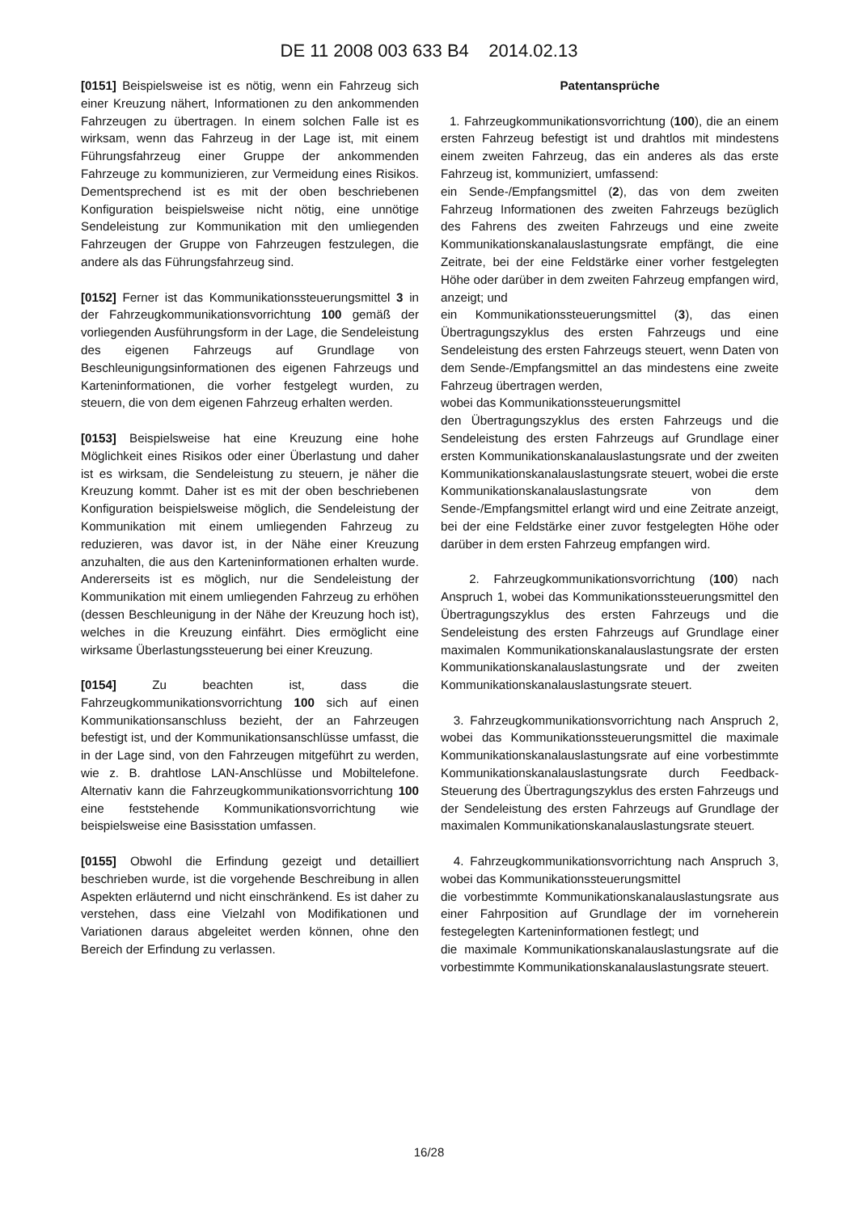DE 11 2008 003 633 B4 2014.02.13
[0151] Beispielsweise ist es nötig, wenn ein Fahrzeug sich einer Kreuzung nähert, Informationen zu den ankommenden Fahrzeugen zu übertragen. In einem solchen Falle ist es wirksam, wenn das Fahrzeug in der Lage ist, mit einem Führungsfahrzeug einer Gruppe der ankommenden Fahrzeuge zu kommunizieren, zur Vermeidung eines Risikos. Dementsprechend ist es mit der oben beschriebenen Konfiguration beispielsweise nicht nötig, eine unnötige Sendeleistung zur Kommunikation mit den umliegenden Fahrzeugen der Gruppe von Fahrzeugen festzulegen, die andere als das Führungsfahrzeug sind.
[0152] Ferner ist das Kommunikationssteuerungsmittel 3 in der Fahrzeugkommunikationsvorrichtung 100 gemäß der vorliegenden Ausführungsform in der Lage, die Sendeleistung des eigenen Fahrzeugs auf Grundlage von Beschleunigungsinformationen des eigenen Fahrzeugs und Karteninformationen, die vorher festgelegt wurden, zu steuern, die von dem eigenen Fahrzeug erhalten werden.
[0153] Beispielsweise hat eine Kreuzung eine hohe Möglichkeit eines Risikos oder einer Überlastung und daher ist es wirksam, die Sendeleistung zu steuern, je näher die Kreuzung kommt. Daher ist es mit der oben beschriebenen Konfiguration beispielsweise möglich, die Sendeleistung der Kommunikation mit einem umliegenden Fahrzeug zu reduzieren, was davor ist, in der Nähe einer Kreuzung anzuhalten, die aus den Karteninformationen erhalten wurde. Andererseits ist es möglich, nur die Sendeleistung der Kommunikation mit einem umliegenden Fahrzeug zu erhöhen (dessen Beschleunigung in der Nähe der Kreuzung hoch ist), welches in die Kreuzung einfährt. Dies ermöglicht eine wirksame Überlastungssteuerung bei einer Kreuzung.
[0154] Zu beachten ist, dass die Fahrzeugkommunikationsvorrichtung 100 sich auf einen Kommunikationsanschluss bezieht, der an Fahrzeugen befestigt ist, und der Kommunikationsanschlüsse umfasst, die in der Lage sind, von den Fahrzeugen mitgeführt zu werden, wie z. B. drahtlose LAN-Anschlüsse und Mobiltelefone. Alternativ kann die Fahrzeugkommunikationsvorrichtung 100 eine feststehende Kommunikationsvorrichtung wie beispielsweise eine Basisstation umfassen.
[0155] Obwohl die Erfindung gezeigt und detailliert beschrieben wurde, ist die vorgehende Beschreibung in allen Aspekten erläuternd und nicht einschränkend. Es ist daher zu verstehen, dass eine Vielzahl von Modifikationen und Variationen daraus abgeleitet werden können, ohne den Bereich der Erfindung zu verlassen.
Patentansprüche
1. Fahrzeugkommunikationsvorrichtung (100), die an einem ersten Fahrzeug befestigt ist und drahtlos mit mindestens einem zweiten Fahrzeug, das ein anderes als das erste Fahrzeug ist, kommuniziert, umfassend:
ein Sende-/Empfangsmittel (2), das von dem zweiten Fahrzeug Informationen des zweiten Fahrzeugs bezüglich des Fahrens des zweiten Fahrzeugs und eine zweite Kommunikationskanalauslastungsrate empfängt, die eine Zeitrate, bei der eine Feldstärke einer vorher festgelegten Höhe oder darüber in dem zweiten Fahrzeug empfangen wird, anzeigt; und
ein Kommunikationssteuerungsmittel (3), das einen Übertragungszyklus des ersten Fahrzeugs und eine Sendeleistung des ersten Fahrzeugs steuert, wenn Daten von dem Sende-/Empfangsmittel an das mindestens eine zweite Fahrzeug übertragen werden,
wobei das Kommunikationssteuerungsmittel
den Übertragungszyklus des ersten Fahrzeugs und die Sendeleistung des ersten Fahrzeugs auf Grundlage einer ersten Kommunikationskanalauslastungsrate und der zweiten Kommunikationskanalauslastungsrate steuert, wobei die erste Kommunikationskanalauslastungsrate von dem Sende-/Empfangsmittel erlangt wird und eine Zeitrate anzeigt, bei der eine Feldstärke einer zuvor festgelegten Höhe oder darüber in dem ersten Fahrzeug empfangen wird.
2. Fahrzeugkommunikationsvorrichtung (100) nach Anspruch 1, wobei das Kommunikationssteuerungsmittel den Übertragungszyklus des ersten Fahrzeugs und die Sendeleistung des ersten Fahrzeugs auf Grundlage einer maximalen Kommunikationskanalauslastungsrate der ersten Kommunikationskanalauslastungsrate und der zweiten Kommunikationskanalauslastungsrate steuert.
3. Fahrzeugkommunikationsvorrichtung nach Anspruch 2, wobei das Kommunikationssteuerungsmittel die maximale Kommunikationskanalauslastungsrate auf eine vorbestimmte Kommunikationskanalauslastungsrate durch Feedback-Steuerung des Übertragungszyklus des ersten Fahrzeugs und der Sendeleistung des ersten Fahrzeugs auf Grundlage der maximalen Kommunikationskanalauslastungsrate steuert.
4. Fahrzeugkommunikationsvorrichtung nach Anspruch 3, wobei das Kommunikationssteuerungsmittel
die vorbestimmte Kommunikationskanalauslastungsrate aus einer Fahrposition auf Grundlage der im vorneherein festegelegten Karteninformationen festlegt; und
die maximale Kommunikationskanalauslastungsrate auf die vorbestimmte Kommunikationskanalauslastungsrate steuert.
16/28